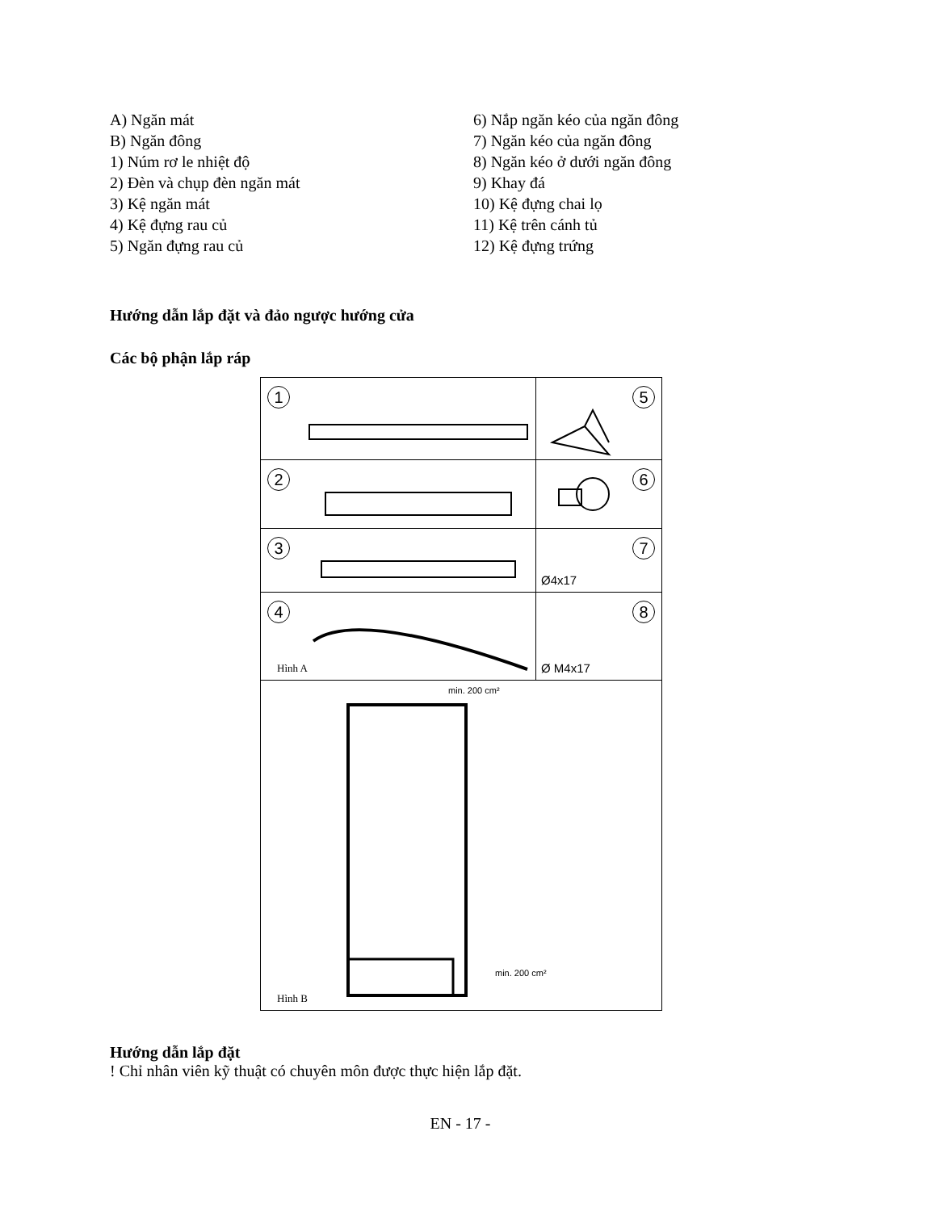A) Ngăn mát
B) Ngăn đông
1) Núm rơ le nhiệt độ
2) Đèn và chụp đèn ngăn mát
3) Kệ ngăn mát
4) Kệ đựng rau củ
5) Ngăn đựng rau củ
6) Nắp ngăn kéo của ngăn đông
7) Ngăn kéo của ngăn đông
8) Ngăn kéo ở dưới ngăn đông
9) Khay đá
10) Kệ đựng chai lọ
11) Kệ trên cánh tủ
12) Kệ đựng trứng
Hướng dẫn lắp đặt và đảo ngược hướng cửa
Các bộ phận lắp ráp
1
5
2
6
3
7
Ø4x17
4
Hình A
8
Ø M4x17
min. 200 cm²
min. 200 cm²
Hình B
Hướng dẫn lắp đặt
! Chỉ nhân viên kỹ thuật có chuyên môn được thực hiện lắp đặt.
EN - 17 -